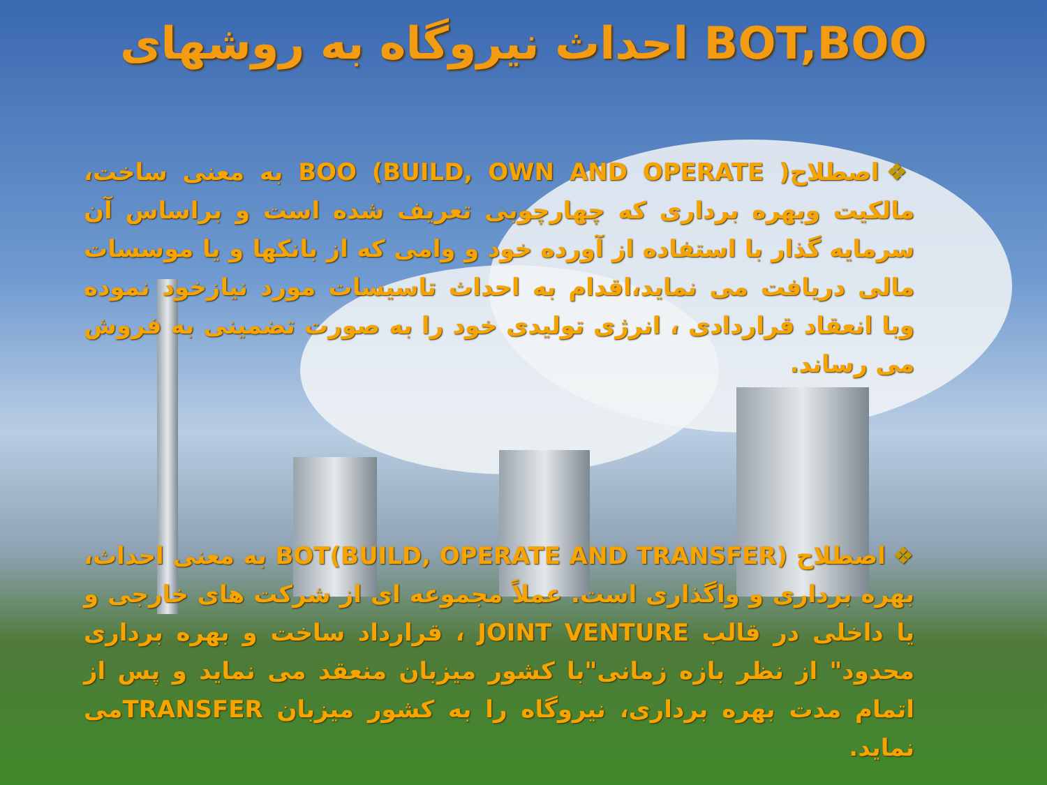احداث نیروگاه به روشهای BOT,BOO
❖اصطلاح( BOO (BUILD, OWN AND OPERATE به معنی ساخت، مالکیت وبهره برداری که چهارچوبی تعریف شده است و براساس آن سرمایه گذار با استفاده از آورده خود و وامی که از بانکها و یا موسسات مالی دریافت می نماید،اقدام به احداث تاسیسات مورد نیازخود نموده وبا انعقاد قراردادی ، انرژی تولیدی خود را به صورت تضمینی به فروش می رساند.
❖اصطلاح (BOT(BUILD, OPERATE AND TRANSFER به معنی احداث، بهره برداری و واگذاری است. عملاً مجموعه ای از شرکت های خارجی و یا داخلی در قالب JOINT VENTURE ، قرارداد ساخت و بهره برداری محدود" از نظر بازه زمانی"با کشور میزبان منعقد می نماید و پس از اتمام مدت بهره برداری، نیروگاه را به کشور میزبان TRANSFERمی نماید.